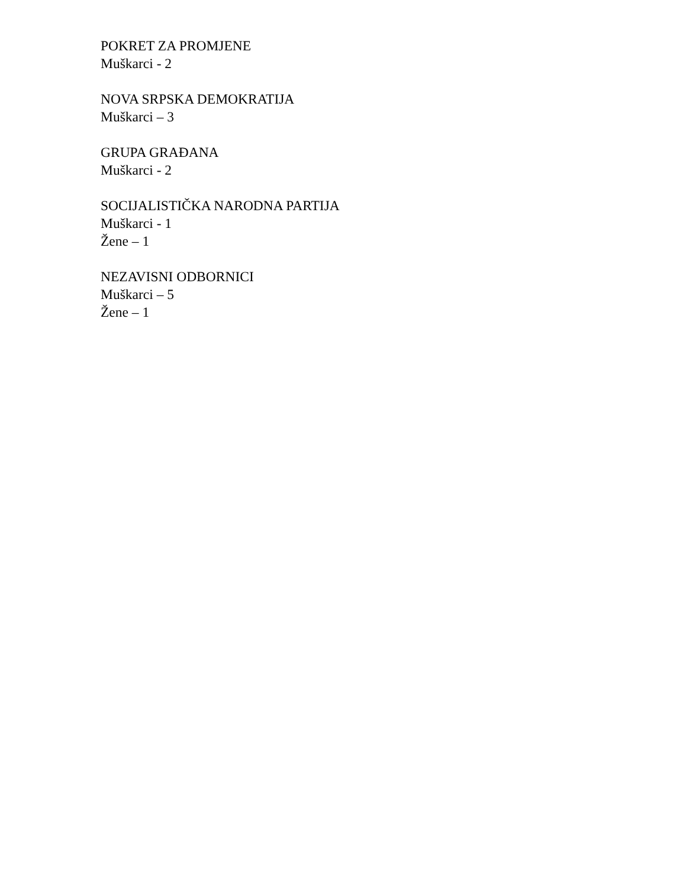POKRET ZA PROMJENE
Muškarci - 2
NOVA SRPSKA DEMOKRATIJA
Muškarci – 3
GRUPA GRAĐANA
Muškarci - 2
SOCIJALISTIČKA NARODNA PARTIJA
Muškarci - 1
Žene – 1
NEZAVISNI ODBORNICI
Muškarci – 5
Žene – 1